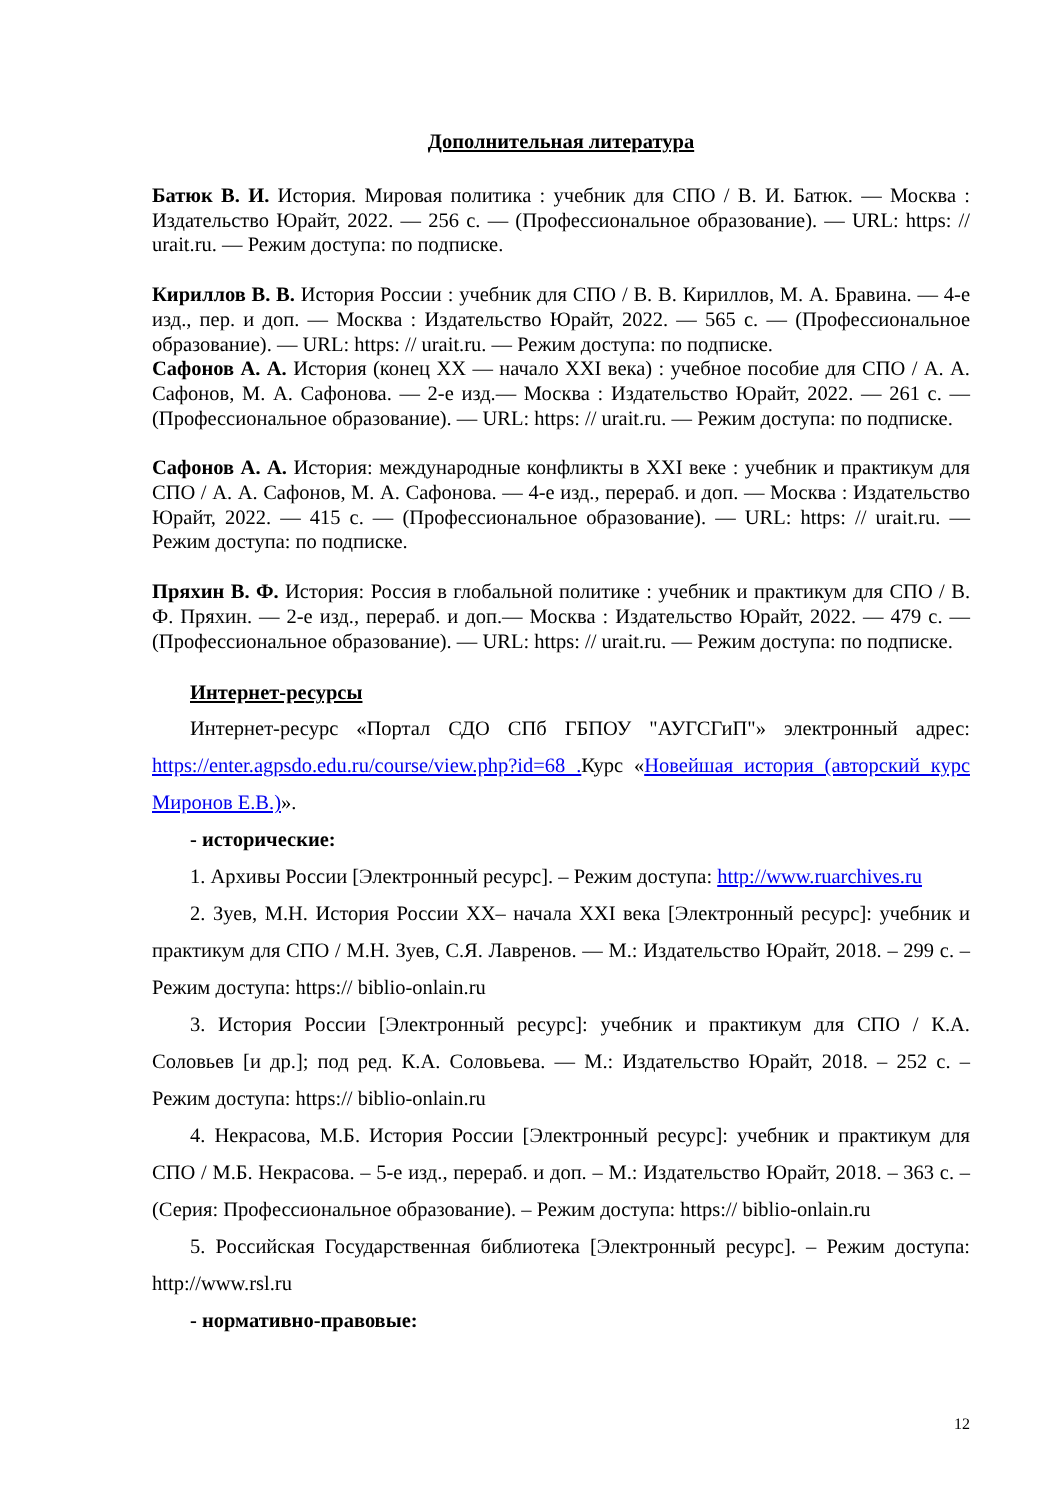Дополнительная литература
Батюк В. И. История. Мировая политика : учебник для СПО / В. И. Батюк. — Москва : Издательство Юрайт, 2022. — 256 с. — (Профессиональное образование). — URL: https: // urait.ru. — Режим доступа: по подписке.
Кириллов В. В. История России : учебник для СПО / В. В. Кириллов, М. А. Бравина. — 4-е изд., пер. и доп. — Москва : Издательство Юрайт, 2022. — 565 с. — (Профессиональное образование). — URL: https: // urait.ru. — Режим доступа: по подписке.
Сафонов А. А. История (конец XX — начало XXI века) : учебное пособие для СПО / А. А. Сафонов, М. А. Сафонова. — 2-е изд.— Москва : Издательство Юрайт, 2022. — 261 с. — (Профессиональное образование). — URL: https: // urait.ru. — Режим доступа: по подписке.
Сафонов А. А. История: международные конфликты в XXI веке : учебник и практикум для СПО / А. А. Сафонов, М. А. Сафонова. — 4-е изд., перераб. и доп. — Москва : Издательство Юрайт, 2022. — 415 с. — (Профессиональное образование). — URL: https: // urait.ru. — Режим доступа: по подписке.
Пряхин В. Ф. История: Россия в глобальной политике : учебник и практикум для СПО / В. Ф. Пряхин. — 2-е изд., перераб. и доп.— Москва : Издательство Юрайт, 2022. — 479 с. — (Профессиональное образование). — URL: https: // urait.ru. — Режим доступа: по подписке.
Интернет-ресурсы
Интернет-ресурс «Портал СДО СПб ГБПОУ "АУГСГиП"» электронный адрес: https://enter.agpsdo.edu.ru/course/view.php?id=68 . Курс «Новейшая история (авторский курс Миронов Е.В.)».
- исторические:
1. Архивы России [Электронный ресурс]. – Режим доступа: http://www.ruarchives.ru
2. Зуев, М.Н. История России XX– начала XXI века [Электронный ресурс]: учебник и практикум для СПО / М.Н. Зуев, С.Я. Лавренов. — М.: Издательство Юрайт, 2018. – 299 с. – Режим доступа: https:// biblio-onlain.ru
3. История России [Электронный ресурс]: учебник и практикум для СПО / К.А. Соловьев [и др.]; под ред. К.А. Соловьева. — М.: Издательство Юрайт, 2018. – 252 с. – Режим доступа: https:// biblio-onlain.ru
4. Некрасова, М.Б. История России [Электронный ресурс]: учебник и практикум для СПО / М.Б. Некрасова. – 5-е изд., перераб. и доп. – М.: Издательство Юрайт, 2018. – 363 с. – (Серия: Профессиональное образование). – Режим доступа: https:// biblio-onlain.ru
5. Российская Государственная библиотека [Электронный ресурс]. – Режим доступа: http://www.rsl.ru
- нормативно-правовые:
12